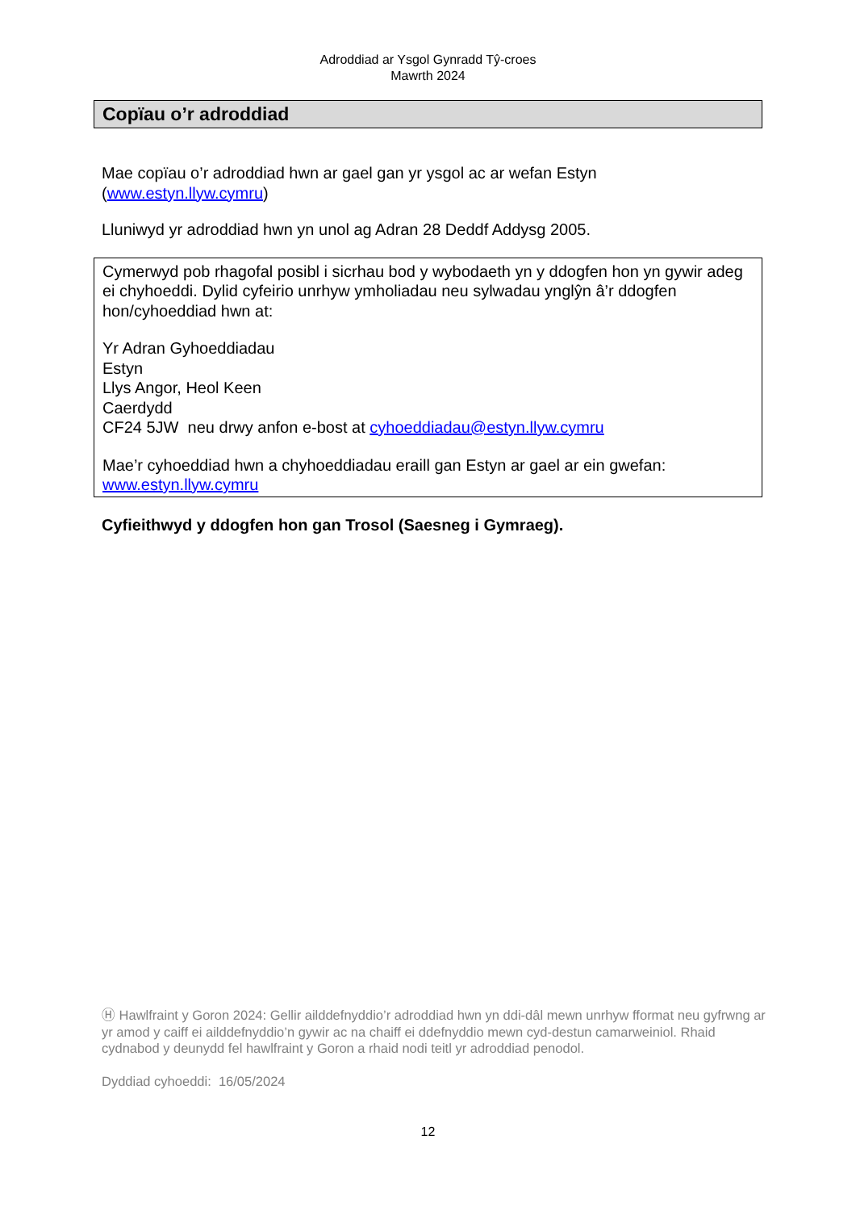Adroddiad ar Ysgol Gynradd Tŷ-croes
Mawrth 2024
Copïau o’r adroddiad
Mae copïau o’r adroddiad hwn ar gael gan yr ysgol ac ar wefan Estyn (www.estyn.llyw.cymru)
Lluniwyd yr adroddiad hwn yn unol ag Adran 28 Deddf Addysg 2005.
Cymerwyd pob rhagofal posibl i sicrhau bod y wybodaeth yn y ddogfen hon yn gywir adeg ei chyhoeddi. Dylid cyfeirio unrhyw ymholiadau neu sylwadau ynglŷn â’r ddogfen hon/cyhoeddiad hwn at:
Yr Adran Gyhoeddiadau
Estyn
Llys Angor, Heol Keen
Caerdydd
CF24 5JW neu drwy anfon e-bost at cyhoeddiadau@estyn.llyw.cymru
Mae’r cyhoeddiad hwn a chyhoeddiadau eraill gan Estyn ar gael ar ein gwefan: www.estyn.llyw.cymru
Cyfieithwyd y ddogfen hon gan Trosol (Saesneg i Gymraeg).
Ⓗ Hawlfraint y Goron 2024: Gellir ailddefnyddio’r adroddiad hwn yn ddi-dâl mewn unrhyw fformat neu gyfrwng ar yr amod y caiff ei ailddefnyddio’n gywir ac na chaiff ei ddefnyddio mewn cyd-destun camarweiniol. Rhaid cydnabod y deunydd fel hawlfraint y Goron a rhaid nodi teitl yr adroddiad penodol.
Dyddiad cyhoeddi: 16/05/2024
12